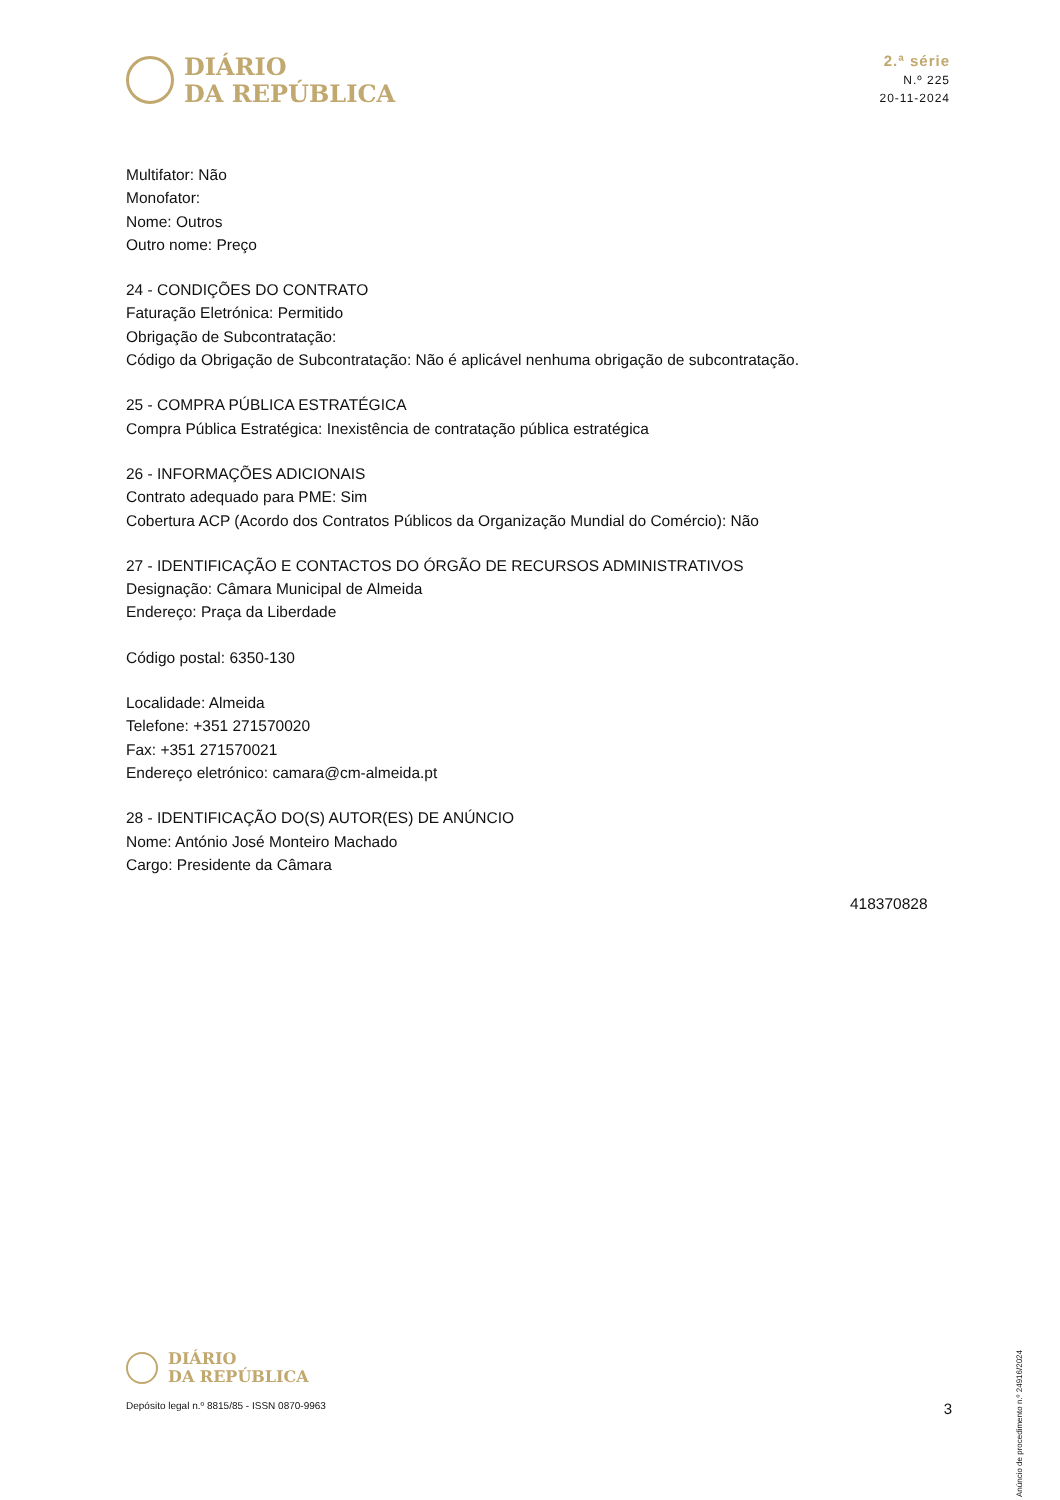DIÁRIO
DA REPÚBLICA
2.ª série
N.º 225
20-11-2024
Multifator: Não
Monofator:
Nome: Outros
Outro nome: Preço
24 - CONDIÇÕES DO CONTRATO
Faturação Eletrónica: Permitido
Obrigação de Subcontratação:
Código da Obrigação de Subcontratação: Não é aplicável nenhuma obrigação de subcontratação.
25 - COMPRA PÚBLICA ESTRATÉGICA
Compra Pública Estratégica: Inexistência de contratação pública estratégica
26 - INFORMAÇÕES ADICIONAIS
Contrato adequado para PME: Sim
Cobertura ACP (Acordo dos Contratos Públicos da Organização Mundial do Comércio): Não
27 - IDENTIFICAÇÃO E CONTACTOS DO ÓRGÃO DE RECURSOS ADMINISTRATIVOS
Designação: Câmara Municipal de Almeida
Endereço: Praça da Liberdade
Código postal: 6350-130
Localidade: Almeida
Telefone: +351 271570020
Fax: +351 271570021
Endereço eletrónico: camara@cm-almeida.pt
28 - IDENTIFICAÇÃO DO(S) AUTOR(ES) DE ANÚNCIO
Nome: António José Monteiro Machado
Cargo: Presidente da Câmara
418370828
Anúncio de procedimento n.º 24916/2024
DIÁRIO
DA REPÚBLICA
Depósito legal n.º 8815/85 - ISSN 0870-9963 3